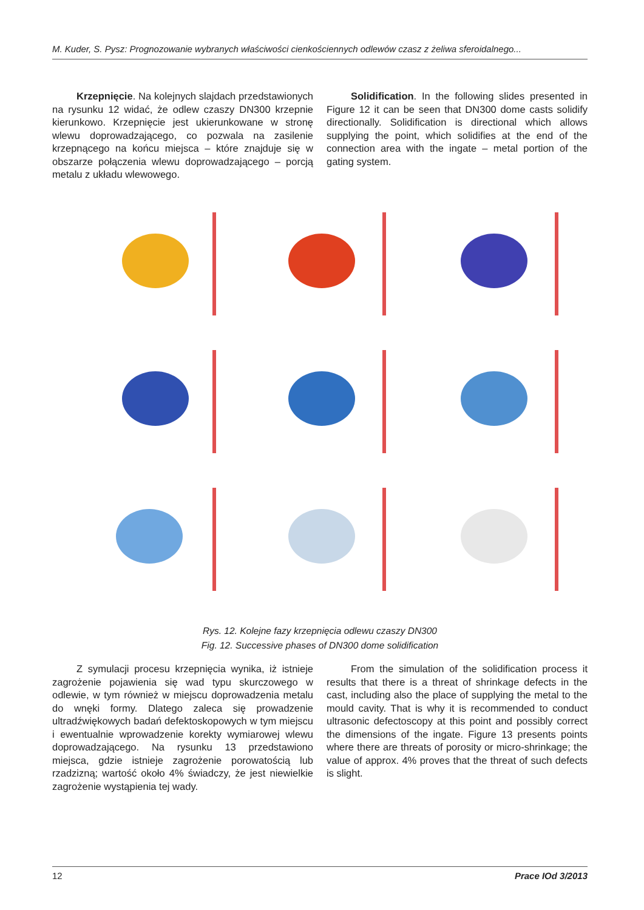M. Kuder, S. Pysz: Prognozowanie wybranych właściwości cienkościennych odlewów czasz z żeliwa sferoidalnego...
Krzepnięcie. Na kolejnych slajdach przedstawionych na rysunku 12 widać, że odlew czaszy DN300 krzepnie kierunkowo. Krzepnięcie jest ukierunkowane w stronę wlewu doprowadzającego, co pozwala na zasilenie krzepnącego na końcu miejsca – które znajduje się w obszarze połączenia wlewu doprowadzającego – porcją metalu z układu wlewowego.
Solidification. In the following slides presented in Figure 12 it can be seen that DN300 dome casts solidify directionally. Solidification is directional which allows supplying the point, which solidifies at the end of the connection area with the ingate – metal portion of the gating system.
Rys. 12. Kolejne fazy krzepnięcia odlewu czaszy DN300
Fig. 12. Successive phases of DN300 dome solidification
Z symulacji procesu krzepnięcia wynika, iż istnieje zagrożenie pojawienia się wad typu skurczowego w odlewie, w tym również w miejscu doprowadzenia metalu do wnęki formy. Dlatego zaleca się prowadzenie ultradźwiękowych badań defektoskopowych w tym miejscu i ewentualnie wprowadzenie korekty wymiarowej wlewu doprowadzającego. Na rysunku 13 przedstawiono miejsca, gdzie istnieje zagrożenie porowatością lub rzadzizną; wartość około 4% świadczy, że jest niewielkie zagrożenie wystąpienia tej wady.
From the simulation of the solidification process it results that there is a threat of shrinkage defects in the cast, including also the place of supplying the metal to the mould cavity. That is why it is recommended to conduct ultrasonic defectoscopy at this point and possibly correct the dimensions of the ingate. Figure 13 presents points where there are threats of porosity or micro-shrinkage; the value of approx. 4% proves that the threat of such defects is slight.
12 Prace IOd 3/2013